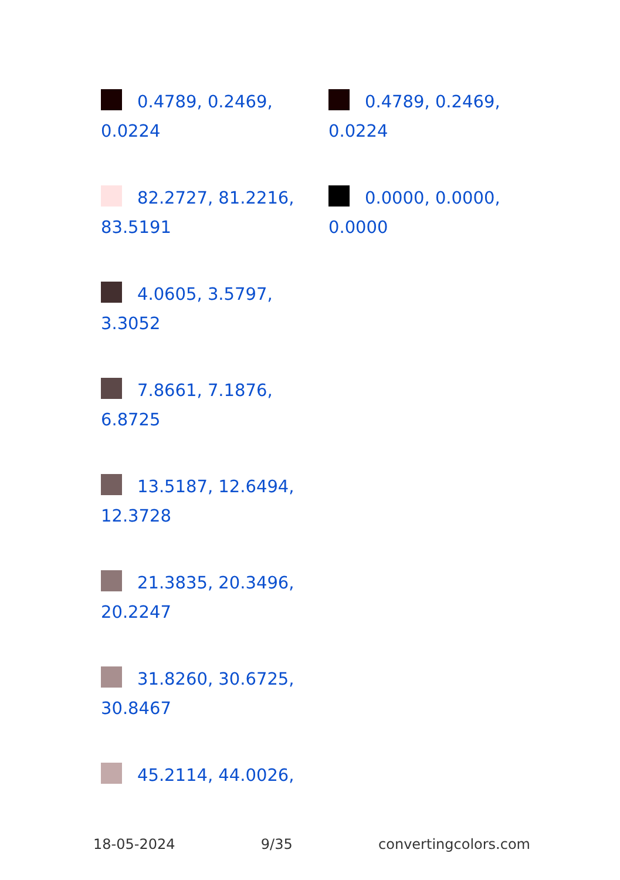0.4789, 0.2469, 0.0224
82.2727, 81.2216, 83.5191
4.0605, 3.5797, 3.3052
7.8661, 7.1876, 6.8725
13.5187, 12.6494, 12.3728
21.3835, 20.3496, 20.2247
31.8260, 30.6725, 30.8467
45.2114, 44.0026,
0.4789, 0.2469, 0.0224
0.0000, 0.0000, 0.0000
18-05-2024 9/35 convertingcolors.com